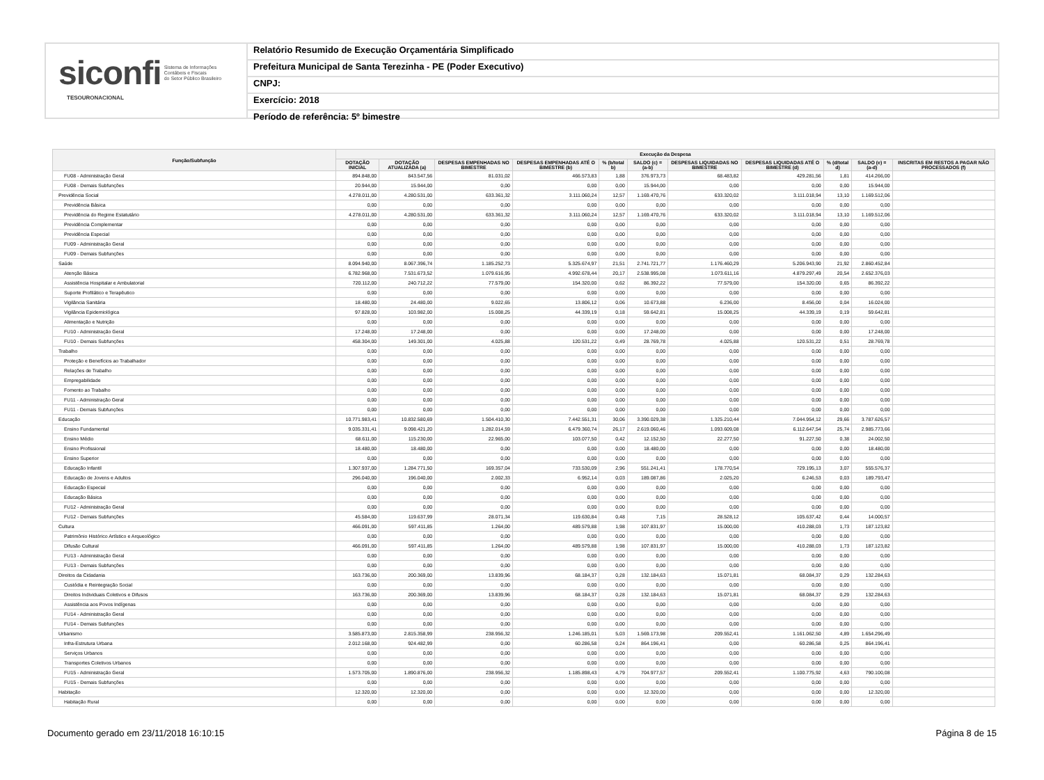siconfi Sistema de Informações
Contábeis e Fiscais
do Setor Público Brasileiro
TESOURONACIONAL
Relatório Resumido de Execução Orçamentária Simplificado
Prefeitura Municipal de Santa Terezinha - PE (Poder Executivo)
CNPJ:
Exercício: 2018
Período de referência: 5º bimestre
| Função/Subfunção | Execução da Despesa | | | | | | | | | | |
| --- | --- | --- | --- | --- | --- | --- | --- | --- | --- | --- | --- |
| | DOTAÇÃO INICIAL | DOTAÇÃO ATUALIZADA (a) | DESPESAS EMPENHADAS NO BIMESTRE | DESPESAS EMPENHADAS ATÉ O BIMESTRE (b) | % (b/total b) | SALDO (c) = (a-b) | DESPESAS LIQUIDADAS NO BIMESTRE | DESPESAS LIQUIDADAS ATÉ O BIMESTRE (d) | % (d/total d) | SALDO (e) = (a-d) | INSCRITAS EM RESTOS A PAGAR NÃO PROCESSADOS (f) |
| FU08 - Administração Geral | 894.848,00 | 843.547,56 | 81.031,02 | 466.573,83 | 1,88 | 376.973,73 | 68.483,82 | 429.281,56 | 1,81 | 414.266,00 | |
| FU08 - Demais Subfunções | 20.944,00 | 15.944,00 | 0,00 | 0,00 | 0,00 | 15.944,00 | 0,00 | 0,00 | 0,00 | 15.944,00 | |
| Previdência Social | 4.278.011,00 | 4.280.531,00 | 633.361,32 | 3.111.060,24 | 12,57 | 1.169.470,76 | 633.320,02 | 3.111.018,94 | 13,10 | 1.169.512,06 | |
| Previdência Básica | 0,00 | 0,00 | 0,00 | 0,00 | 0,00 | 0,00 | 0,00 | 0,00 | 0,00 | 0,00 | |
| Previdência do Regime Estatutário | 4.278.011,00 | 4.280.531,00 | 633.361,32 | 3.111.060,24 | 12,57 | 1.169.470,76 | 633.320,02 | 3.111.018,94 | 13,10 | 1.169.512,06 | |
| Previdência Complementar | 0,00 | 0,00 | 0,00 | 0,00 | 0,00 | 0,00 | 0,00 | 0,00 | 0,00 | 0,00 | |
| Previdência Especial | 0,00 | 0,00 | 0,00 | 0,00 | 0,00 | 0,00 | 0,00 | 0,00 | 0,00 | 0,00 | |
| FU09 - Administração Geral | 0,00 | 0,00 | 0,00 | 0,00 | 0,00 | 0,00 | 0,00 | 0,00 | 0,00 | 0,00 | |
| FU09 - Demais Subfunções | 0,00 | 0,00 | 0,00 | 0,00 | 0,00 | 0,00 | 0,00 | 0,00 | 0,00 | 0,00 | |
| Saúde | 8.094.940,00 | 8.067.396,74 | 1.185.252,73 | 5.325.674,97 | 21,51 | 2.741.721,77 | 1.176.460,29 | 5.206.943,90 | 21,92 | 2.860.452,84 | |
| Atenção Básica | 6.782.968,00 | 7.531.673,52 | 1.079.616,95 | 4.992.678,44 | 20,17 | 2.538.995,08 | 1.073.611,16 | 4.879.297,49 | 20,54 | 2.652.376,03 | |
| Assistência Hospitalar e Ambulatorial | 720.112,00 | 240.712,22 | 77.579,00 | 154.320,00 | 0,62 | 86.392,22 | 77.579,00 | 154.320,00 | 0,65 | 86.392,22 | |
| Suporte Profilático e Terapêutico | 0,00 | 0,00 | 0,00 | 0,00 | 0,00 | 0,00 | 0,00 | 0,00 | 0,00 | 0,00 | |
| Vigilância Sanitária | 18.480,00 | 24.480,00 | 9.022,65 | 13.806,12 | 0,06 | 10.673,88 | 6.236,00 | 8.456,00 | 0,04 | 16.024,00 | |
| Vigilância Epidemiológica | 97.828,00 | 103.982,00 | 15.008,25 | 44.339,19 | 0,18 | 59.642,81 | 15.008,25 | 44.339,19 | 0,19 | 59.642,81 | |
| Alimentação e Nutrição | 0,00 | 0,00 | 0,00 | 0,00 | 0,00 | 0,00 | 0,00 | 0,00 | 0,00 | 0,00 | |
| FU10 - Administração Geral | 17.248,00 | 17.248,00 | 0,00 | 0,00 | 0,00 | 17.248,00 | 0,00 | 0,00 | 0,00 | 17.248,00 | |
| FU10 - Demais Subfunções | 458.304,00 | 149.301,00 | 4.025,88 | 120.531,22 | 0,49 | 28.769,78 | 4.025,88 | 120.531,22 | 0,51 | 28.769,78 | |
| Trabalho | 0,00 | 0,00 | 0,00 | 0,00 | 0,00 | 0,00 | 0,00 | 0,00 | 0,00 | 0,00 | |
| Proteção e Benefícios ao Trabalhador | 0,00 | 0,00 | 0,00 | 0,00 | 0,00 | 0,00 | 0,00 | 0,00 | 0,00 | 0,00 | |
| Relações de Trabalho | 0,00 | 0,00 | 0,00 | 0,00 | 0,00 | 0,00 | 0,00 | 0,00 | 0,00 | 0,00 | |
| Empregabilidade | 0,00 | 0,00 | 0,00 | 0,00 | 0,00 | 0,00 | 0,00 | 0,00 | 0,00 | 0,00 | |
| Fomento ao Trabalho | 0,00 | 0,00 | 0,00 | 0,00 | 0,00 | 0,00 | 0,00 | 0,00 | 0,00 | 0,00 | |
| FU11 - Administração Geral | 0,00 | 0,00 | 0,00 | 0,00 | 0,00 | 0,00 | 0,00 | 0,00 | 0,00 | 0,00 | |
| FU11 - Demais Subfunções | 0,00 | 0,00 | 0,00 | 0,00 | 0,00 | 0,00 | 0,00 | 0,00 | 0,00 | 0,00 | |
| Educação | 10.771.983,41 | 10.832.580,69 | 1.504.410,30 | 7.442.551,31 | 30,06 | 3.390.029,38 | 1.325.210,44 | 7.044.954,12 | 29,66 | 3.787.626,57 | |
| Ensino Fundamental | 9.035.331,41 | 9.098.421,20 | 1.282.014,59 | 6.479.360,74 | 26,17 | 2.619.060,46 | 1.093.609,08 | 6.112.647,54 | 25,74 | 2.985.773,66 | |
| Ensino Médio | 68.611,00 | 115.230,00 | 22.965,00 | 103.077,50 | 0,42 | 12.152,50 | 22.277,50 | 91.227,50 | 0,38 | 24.002,50 | |
| Ensino Profissional | 18.480,00 | 18.480,00 | 0,00 | 0,00 | 0,00 | 18.480,00 | 0,00 | 0,00 | 0,00 | 18.480,00 | |
| Ensino Superior | 0,00 | 0,00 | 0,00 | 0,00 | 0,00 | 0,00 | 0,00 | 0,00 | 0,00 | 0,00 | |
| Educação Infantil | 1.307.937,00 | 1.284.771,50 | 169.357,04 | 733.530,09 | 2,96 | 551.241,41 | 178.770,54 | 729.195,13 | 3,07 | 555.576,37 | |
| Educação de Jovens e Adultos | 296.040,00 | 196.040,00 | 2.002,33 | 6.952,14 | 0,03 | 189.087,86 | 2.025,20 | 6.246,53 | 0,03 | 189.793,47 | |
| Educação Especial | 0,00 | 0,00 | 0,00 | 0,00 | 0,00 | 0,00 | 0,00 | 0,00 | 0,00 | 0,00 | |
| Educação Básica | 0,00 | 0,00 | 0,00 | 0,00 | 0,00 | 0,00 | 0,00 | 0,00 | 0,00 | 0,00 | |
| FU12 - Administração Geral | 0,00 | 0,00 | 0,00 | 0,00 | 0,00 | 0,00 | 0,00 | 0,00 | 0,00 | 0,00 | |
| FU12 - Demais Subfunções | 45.584,00 | 119.637,99 | 28.071,34 | 119.630,84 | 0,48 | 7,15 | 28.528,12 | 105.637,42 | 0,44 | 14.000,57 | |
| Cultura | 466.091,00 | 597.411,85 | 1.264,00 | 489.579,88 | 1,98 | 107.831,97 | 15.000,00 | 410.288,03 | 1,73 | 187.123,82 | |
| Patrimônio Histórico Artístico e Arqueológico | 0,00 | 0,00 | 0,00 | 0,00 | 0,00 | 0,00 | 0,00 | 0,00 | 0,00 | 0,00 | |
| Difusão Cultural | 466.091,00 | 597.411,85 | 1.264,00 | 489.579,88 | 1,98 | 107.831,97 | 15.000,00 | 410.288,03 | 1,73 | 187.123,82 | |
| FU13 - Administração Geral | 0,00 | 0,00 | 0,00 | 0,00 | 0,00 | 0,00 | 0,00 | 0,00 | 0,00 | 0,00 | |
| FU13 - Demais Subfunções | 0,00 | 0,00 | 0,00 | 0,00 | 0,00 | 0,00 | 0,00 | 0,00 | 0,00 | 0,00 | |
| Direitos da Cidadania | 163.736,00 | 200.369,00 | 13.839,96 | 68.184,37 | 0,28 | 132.184,63 | 15.071,81 | 68.084,37 | 0,29 | 132.284,63 | |
| Custódia e Reintegração Social | 0,00 | 0,00 | 0,00 | 0,00 | 0,00 | 0,00 | 0,00 | 0,00 | 0,00 | 0,00 | |
| Direitos Individuais Coletivos e Difusos | 163.736,00 | 200.369,00 | 13.839,96 | 68.184,37 | 0,28 | 132.184,63 | 15.071,81 | 68.084,37 | 0,29 | 132.284,63 | |
| Assistência aos Povos Indígenas | 0,00 | 0,00 | 0,00 | 0,00 | 0,00 | 0,00 | 0,00 | 0,00 | 0,00 | 0,00 | |
| FU14 - Administração Geral | 0,00 | 0,00 | 0,00 | 0,00 | 0,00 | 0,00 | 0,00 | 0,00 | 0,00 | 0,00 | |
| FU14 - Demais Subfunções | 0,00 | 0,00 | 0,00 | 0,00 | 0,00 | 0,00 | 0,00 | 0,00 | 0,00 | 0,00 | |
| Urbanismo | 3.585.873,00 | 2.815.358,99 | 238.956,32 | 1.246.185,01 | 5,03 | 1.569.173,98 | 209.552,41 | 1.161.062,50 | 4,89 | 1.654.296,49 | |
| Infra-Estrutura Urbana | 2.012.168,00 | 924.482,99 | 0,00 | 60.286,58 | 0,24 | 864.196,41 | 0,00 | 60.286,58 | 0,25 | 864.196,41 | |
| Serviços Urbanos | 0,00 | 0,00 | 0,00 | 0,00 | 0,00 | 0,00 | 0,00 | 0,00 | 0,00 | 0,00 | |
| Transportes Coletivos Urbanos | 0,00 | 0,00 | 0,00 | 0,00 | 0,00 | 0,00 | 0,00 | 0,00 | 0,00 | 0,00 | |
| FU15 - Administração Geral | 1.573.705,00 | 1.890.876,00 | 238.956,32 | 1.185.898,43 | 4,79 | 704.977,57 | 209.552,41 | 1.100.775,92 | 4,63 | 790.100,08 | |
| FU15 - Demais Subfunções | 0,00 | 0,00 | 0,00 | 0,00 | 0,00 | 0,00 | 0,00 | 0,00 | 0,00 | 0,00 | |
| Habitação | 12.320,00 | 12.320,00 | 0,00 | 0,00 | 0,00 | 12.320,00 | 0,00 | 0,00 | 0,00 | 12.320,00 | |
| Habitação Rural | 0,00 | 0,00 | 0,00 | 0,00 | 0,00 | 0,00 | 0,00 | 0,00 | 0,00 | 0,00 | |
Documento gerado em 23/11/2018 16:10:15 Página 8 de 15